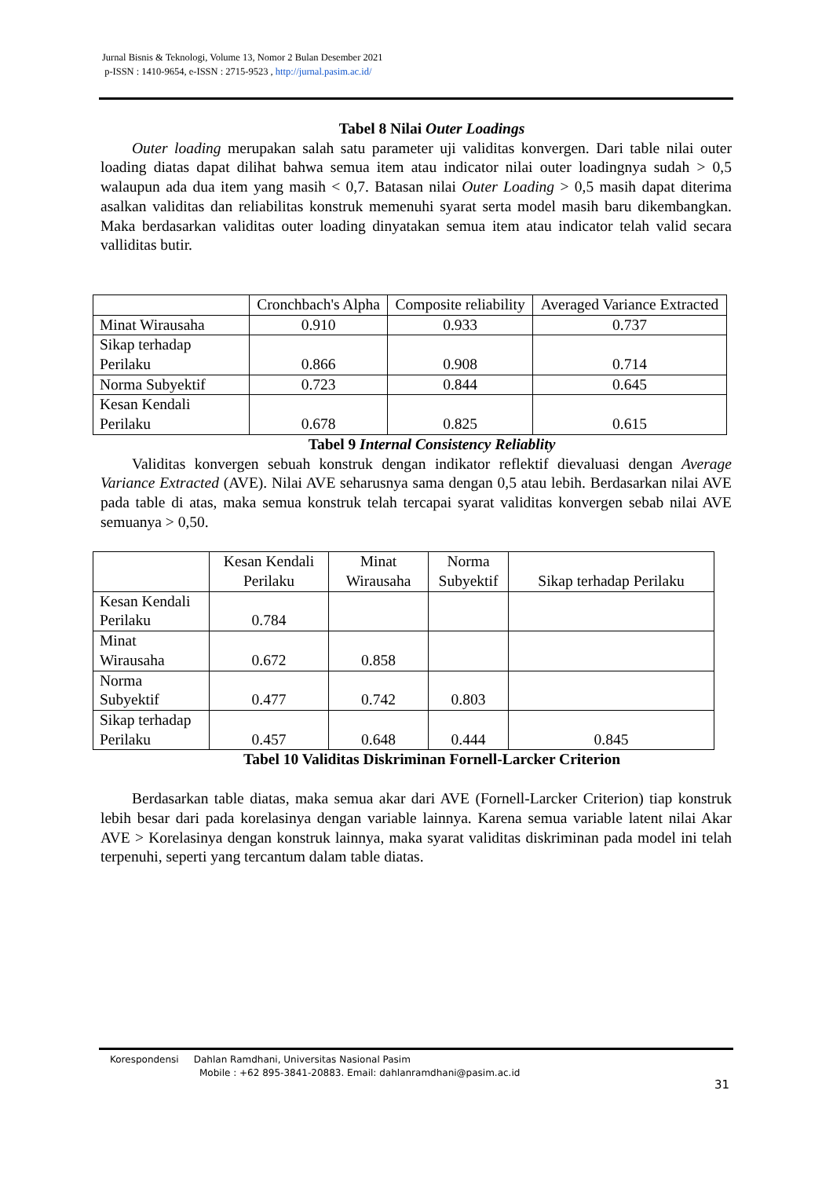Jurnal Bisnis & Teknologi, Volume 13, Nomor 2 Bulan Desember 2021
p-ISSN : 1410-9654, e-ISSN : 2715-9523 , http://jurnal.pasim.ac.id/
Tabel 8 Nilai Outer Loadings
Outer loading merupakan salah satu parameter uji validitas konvergen. Dari table nilai outer loading diatas dapat dilihat bahwa semua item atau indicator nilai outer loadingnya sudah > 0,5 walaupun ada dua item yang masih < 0,7. Batasan nilai Outer Loading > 0,5 masih dapat diterima asalkan validitas dan reliabilitas konstruk memenuhi syarat serta model masih baru dikembangkan. Maka berdasarkan validitas outer loading dinyatakan semua item atau indicator telah valid secara valliditas butir.
| | Cronchbach's Alpha | Composite reliability | Averaged Variance Extracted |
| Minat Wirausaha | 0.910 | 0.933 | 0.737 |
| Sikap terhadap Perilaku | 0.866 | 0.908 | 0.714 |
| Norma Subyektif | 0.723 | 0.844 | 0.645 |
| Kesan Kendali Perilaku | 0.678 | 0.825 | 0.615 |
Tabel 9 Internal Consistency Reliablity
Validitas konvergen sebuah konstruk dengan indikator reflektif dievaluasi dengan Average Variance Extracted (AVE). Nilai AVE seharusnya sama dengan 0,5 atau lebih. Berdasarkan nilai AVE pada table di atas, maka semua konstruk telah tercapai syarat validitas konvergen sebab nilai AVE semuanya > 0,50.
| | Kesan Kendali Perilaku | Minat Wirausaha | Norma Subyektif | Sikap terhadap Perilaku |
| Kesan Kendali Perilaku | 0.784 | | | |
| Minat Wirausaha | 0.672 | 0.858 | | |
| Norma Subyektif | 0.477 | 0.742 | 0.803 | |
| Sikap terhadap Perilaku | 0.457 | 0.648 | 0.444 | 0.845 |
Tabel 10 Validitas Diskriminan Fornell-Larcker Criterion
Berdasarkan table diatas, maka semua akar dari AVE (Fornell-Larcker Criterion) tiap konstruk lebih besar dari pada korelasinya dengan variable lainnya. Karena semua variable latent nilai Akar AVE > Korelasinya dengan konstruk lainnya, maka syarat validitas diskriminan pada model ini telah terpenuhi, seperti yang tercantum dalam table diatas.
Korespondensi Dahlan Ramdhani, Universitas Nasional Pasim
Mobile : +62 895-3841-20883. Email: dahlanramdhani@pasim.ac.id
31